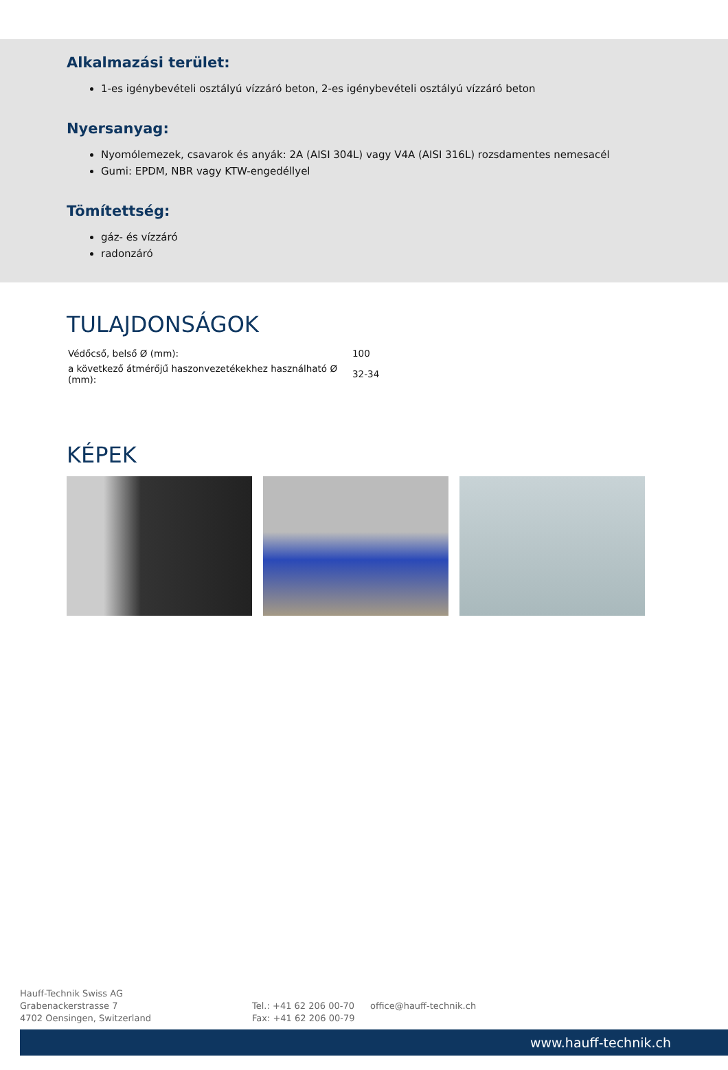Alkalmazási terület:
1-es igénybevételi osztályú vízzáró beton, 2-es igénybevételi osztályú vízzáró beton
Nyersanyag:
Nyomólemezek, csavarok és anyák: 2A (AISI 304L) vagy V4A (AISI 316L) rozsdamentes nemesacél
Gumi: EPDM, NBR vagy KTW-engedéllyel
Tömítettség:
gáz- és vízzáró
radonzáró
TULAJDONSÁGOK
| Védőcső, belső Ø (mm): | 100 |
| a következő átmérőjű haszonvezetékekhez használható Ø (mm): | 32-34 |
KÉPEK
Hauff-Technik Swiss AG
Grabenackerstrasse 7
4702 Oensingen, Switzerland
Tel.: +41 62 206 00-70
Fax: +41 62 206 00-79
office@hauff-technik.ch
www.hauff-technik.ch